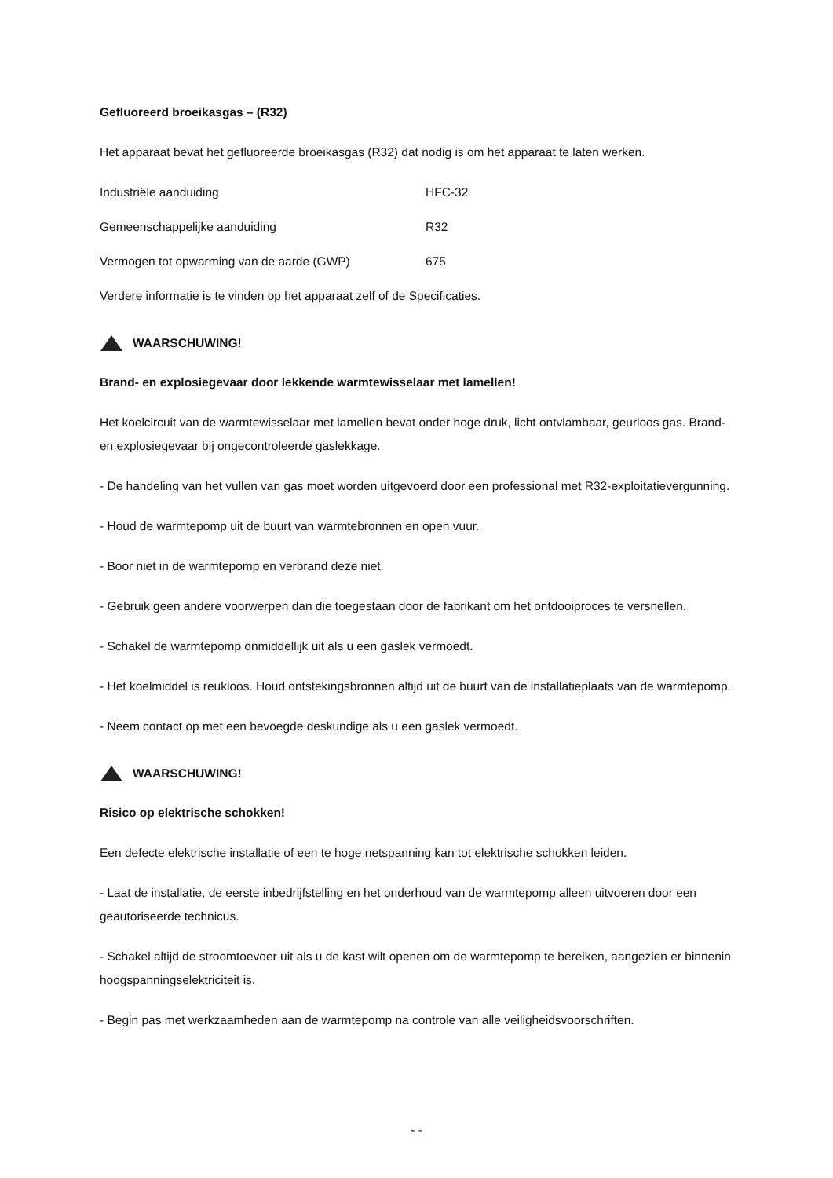Gefluoreerd broeikasgas – (R32)
Het apparaat bevat het gefluoreerde broeikasgas (R32) dat nodig is om het apparaat te laten werken.
Industriële aanduiding HFC-32
Gemeenschappelijke aanduiding R32
Vermogen tot opwarming van de aarde (GWP) 675
Verdere informatie is te vinden op het apparaat zelf of de Specificaties.
WAARSCHUWING!
Brand- en explosiegevaar door lekkende warmtewisselaar met lamellen!
Het koelcircuit van de warmtewisselaar met lamellen bevat onder hoge druk, licht ontvlambaar, geurloos gas. Brand- en explosiegevaar bij ongecontroleerde gaslekkage.
- De handeling van het vullen van gas moet worden uitgevoerd door een professional met R32-exploitatievergunning.
- Houd de warmtepomp uit de buurt van warmtebronnen en open vuur.
- Boor niet in de warmtepomp en verbrand deze niet.
- Gebruik geen andere voorwerpen dan die toegestaan door de fabrikant om het ontdooiproces te versnellen.
- Schakel de warmtepomp onmiddellijk uit als u een gaslek vermoedt.
- Het koelmiddel is reukloos. Houd ontstekingsbronnen altijd uit de buurt van de installatieplaats van de warmtepomp.
- Neem contact op met een bevoegde deskundige als u een gaslek vermoedt.
WAARSCHUWING!
Risico op elektrische schokken!
Een defecte elektrische installatie of een te hoge netspanning kan tot elektrische schokken leiden.
- Laat de installatie, de eerste inbedrijfstelling en het onderhoud van de warmtepomp alleen uitvoeren door een geautoriseerde technicus.
- Schakel altijd de stroomtoevoer uit als u de kast wilt openen om de warmtepomp te bereiken, aangezien er binnenin hoogspanningselektriciteit is.
- Begin pas met werkzaamheden aan de warmtepomp na controle van alle veiligheidsvoorschriften.
- -